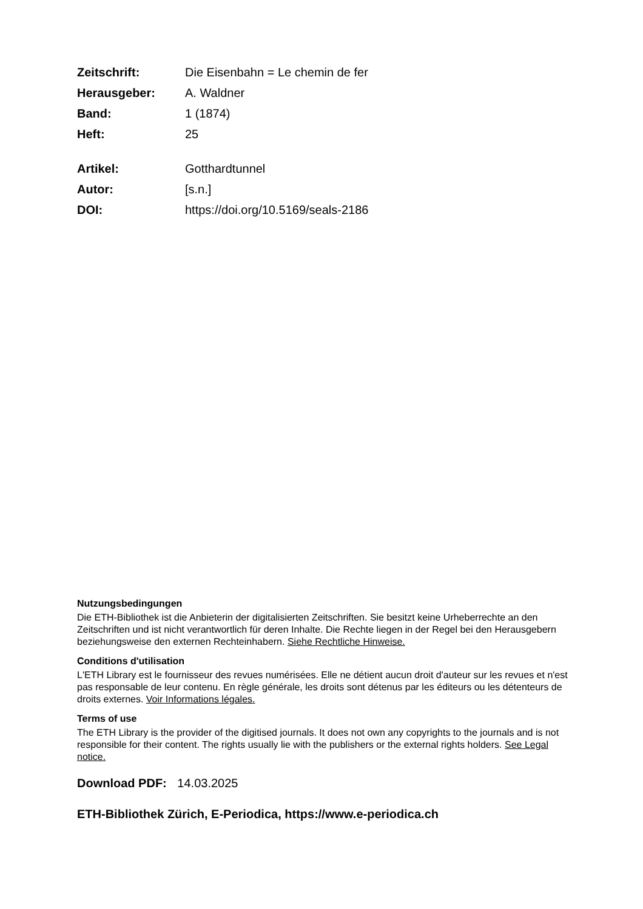Zeitschrift: Die Eisenbahn = Le chemin de fer Herausgeber: A. Waldner Band: 1 (1874) Heft: 25
Artikel: Gotthardtunnel Autor: [s.n.] DOI: https://doi.org/10.5169/seals-2186
Nutzungsbedingungen
Die ETH-Bibliothek ist die Anbieterin der digitalisierten Zeitschriften. Sie besitzt keine Urheberrechte an den Zeitschriften und ist nicht verantwortlich für deren Inhalte. Die Rechte liegen in der Regel bei den Herausgebern beziehungsweise den externen Rechteinhabern. Siehe Rechtliche Hinweise.
Conditions d'utilisation
L'ETH Library est le fournisseur des revues numérisées. Elle ne détient aucun droit d'auteur sur les revues et n'est pas responsable de leur contenu. En règle générale, les droits sont détenus par les éditeurs ou les détenteurs de droits externes. Voir Informations légales.
Terms of use
The ETH Library is the provider of the digitised journals. It does not own any copyrights to the journals and is not responsible for their content. The rights usually lie with the publishers or the external rights holders. See Legal notice.
Download PDF: 14.03.2025
ETH-Bibliothek Zürich, E-Periodica, https://www.e-periodica.ch